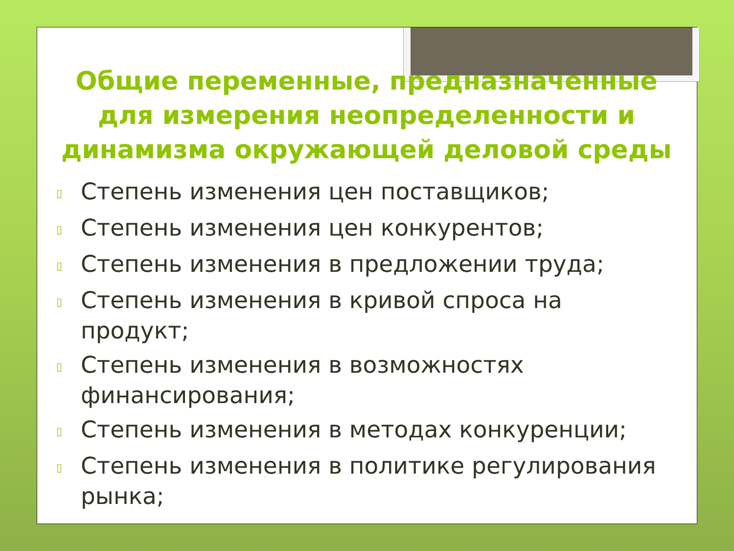Общие переменные, предназначенные для измерения неопределенности и динамизма окружающей деловой среды
▯ Степень изменения цен поставщиков;
▯ Степень изменения цен конкурентов;
▯ Степень изменения в предложении труда;
▯ Степень изменения в кривой спроса на продукт;
▯ Степень изменения в возможностях финансирования;
▯ Степень изменения в методах конкуренции;
▯ Степень изменения в политике регулирования рынка;